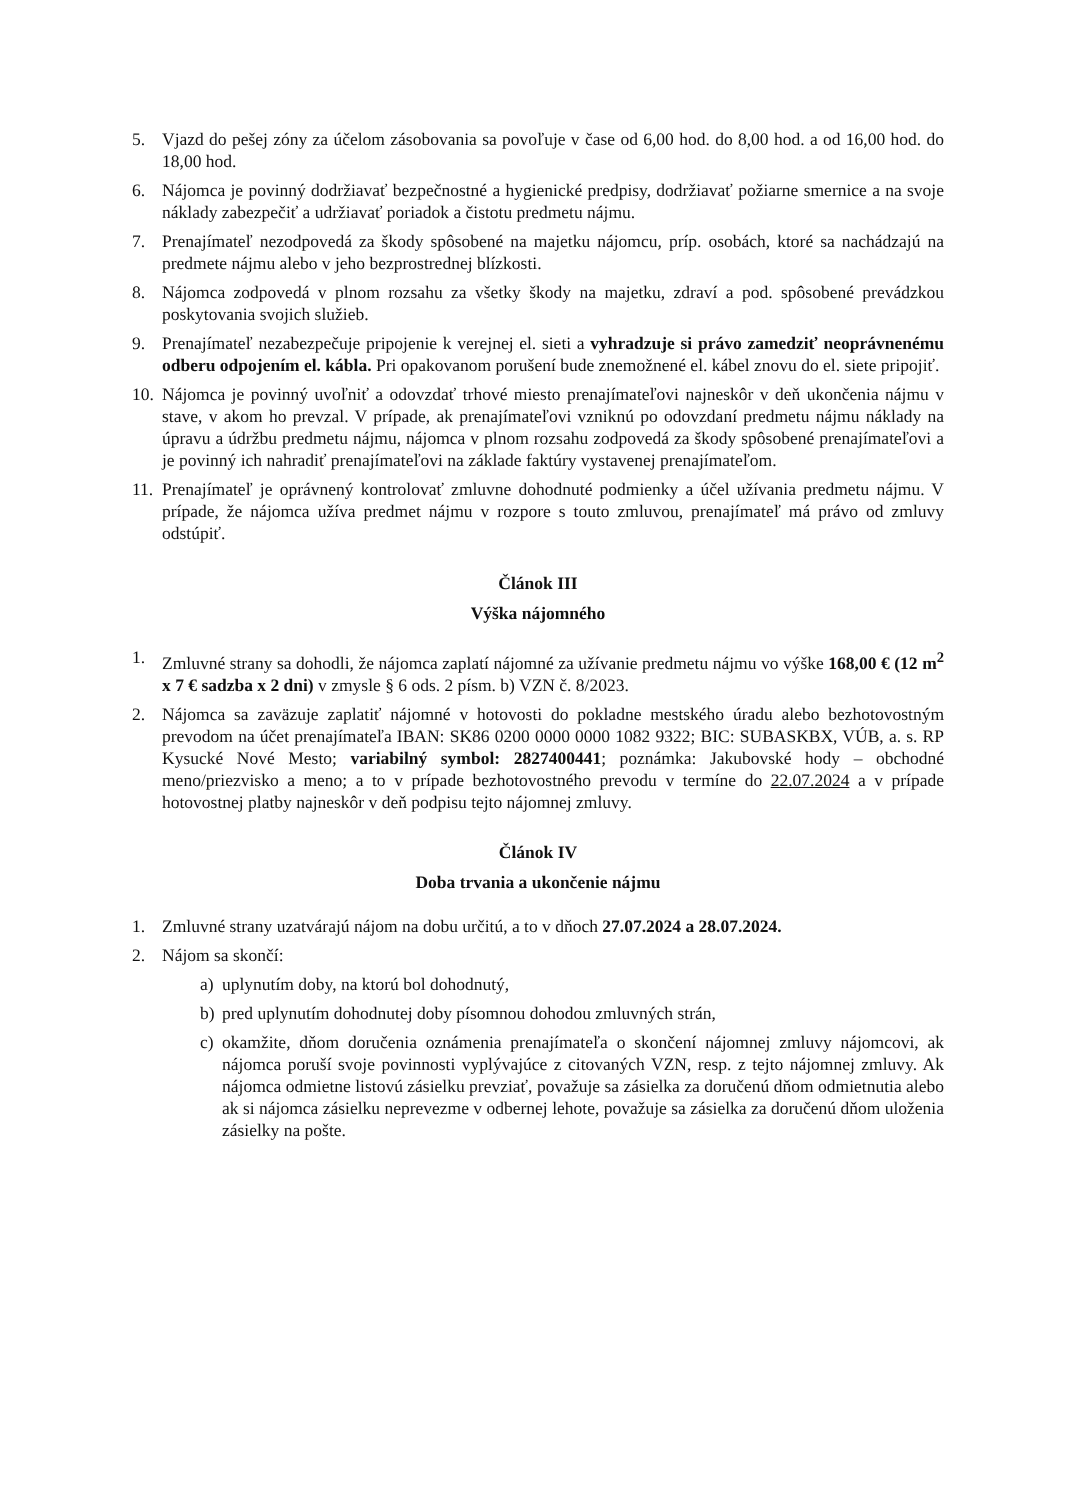5. Vjazd do pešej zóny za účelom zásobovania sa povoľuje v čase od 6,00 hod. do 8,00 hod. a od 16,00 hod. do 18,00 hod.
6. Nájomca je povinný dodržiavať bezpečnostné a hygienické predpisy, dodržiavať požiarne smernice a na svoje náklady zabezpečiť a udržiavať poriadok a čistotu predmetu nájmu.
7. Prenajímateľ nezodpovedá za škody spôsobené na majetku nájomcu, príp. osobách, ktoré sa nachádzajú na predmete nájmu alebo v jeho bezprostrednej blízkosti.
8. Nájomca zodpovedá v plnom rozsahu za všetky škody na majetku, zdraví a pod. spôsobené prevádzkou poskytovania svojich služieb.
9. Prenajímateľ nezabezpečuje pripojenie k verejnej el. sieti a vyhradzuje si právo zamedziť neoprávnenému odberu odpojením el. kábla. Pri opakovanom porušení bude znemožnené el. kábel znovu do el. siete pripojiť.
10. Nájomca je povinný uvoľniť a odovzdať trhové miesto prenajímateľovi najneskôr v deň ukončenia nájmu v stave, v akom ho prevzal. V prípade, ak prenajímateľovi vzniknú po odovzdaní predmetu nájmu náklady na úpravu a údržbu predmetu nájmu, nájomca v plnom rozsahu zodpovedá za škody spôsobené prenajímateľovi a je povinný ich nahradiť prenajímateľovi na základe faktúry vystavenej prenajímateľom.
11. Prenajímateľ je oprávnený kontrolovať zmluvne dohodnuté podmienky a účel užívania predmetu nájmu. V prípade, že nájomca užíva predmet nájmu v rozpore s touto zmluvou, prenajímateľ má právo od zmluvy odstúpiť.
Článok III
Výška nájomného
1. Zmluvné strany sa dohodli, že nájomca zaplatí nájomné za užívanie predmetu nájmu vo výške 168,00 € (12 m<sup>2</sup> x 7 € sadzba x 2 dni) v zmysle § 6 ods. 2 písm. b) VZN č. 8/2023.
2. Nájomca sa zaväzuje zaplatiť nájomné v hotovosti do pokladne mestského úradu alebo bezhotovostným prevodom na účet prenajímateľa IBAN: SK86 0200 0000 0000 1082 9322; BIC: SUBASKBX, VÚB, a. s. RP Kysucké Nové Mesto; variabilný symbol: 2827400441; poznámka: Jakubovské hody – obchodné meno/priezvisko a meno; a to v prípade bezhotovostného prevodu v termíne do 22.07.2024 a v prípade hotovostnej platby najneskôr v deň podpisu tejto nájomnej zmluvy.
Článok IV
Doba trvania a ukončenie nájmu
1. Zmluvné strany uzatvárajú nájom na dobu určitú, a to v dňoch 27.07.2024 a 28.07.2024.
2. Nájom sa skončí:
a) uplynutím doby, na ktorú bol dohodnutý,
b) pred uplynutím dohodnutej doby písomnou dohodou zmluvných strán,
c) okamžite, dňom doručenia oznámenia prenajímateľa o skončení nájomnej zmluvy nájomcovi, ak nájomca poruší svoje povinnosti vyplývajúce z citovaných VZN, resp. z tejto nájomnej zmluvy. Ak nájomca odmietne listovú zásielku prevziať, považuje sa zásielka za doručenú dňom odmietnutia alebo ak si nájomca zásielku neprevezme v odbernej lehote, považuje sa zásielka za doručenú dňom uloženia zásielky na pošte.